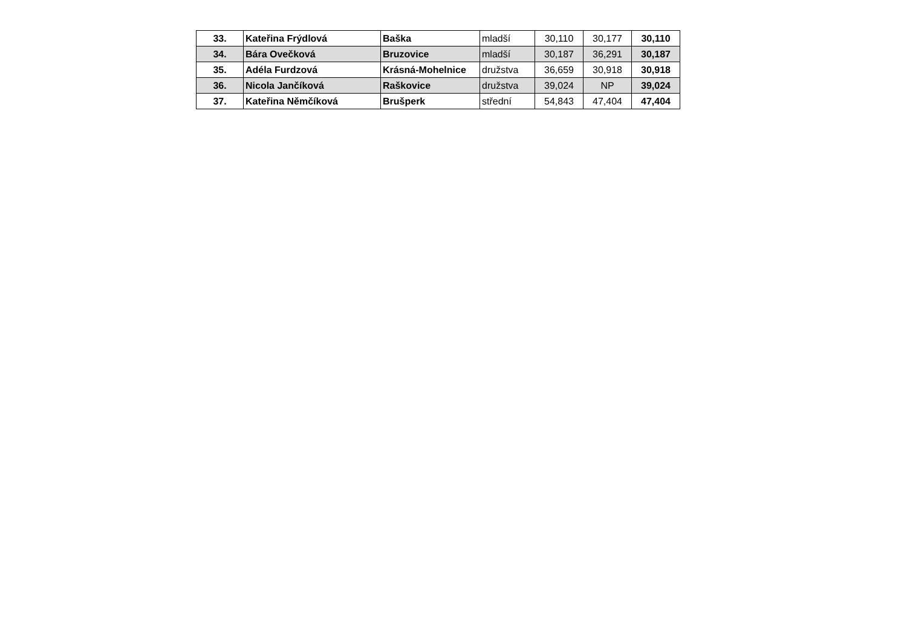| 33. | Kateřina Frýdlová | Baška | mladší | 30,110 | 30,177 | 30,110 |
| 34. | Bára Ovečková | Bruzovice | mladší | 30,187 | 36,291 | 30,187 |
| 35. | Adéla Furdzová | Krásná-Mohelnice | družstva | 36,659 | 30,918 | 30,918 |
| 36. | Nicola Jančíková | Raškovice | družstva | 39,024 | NP | 39,024 |
| 37. | Kateřina Němčíková | Brušperk | střední | 54,843 | 47,404 | 47,404 |